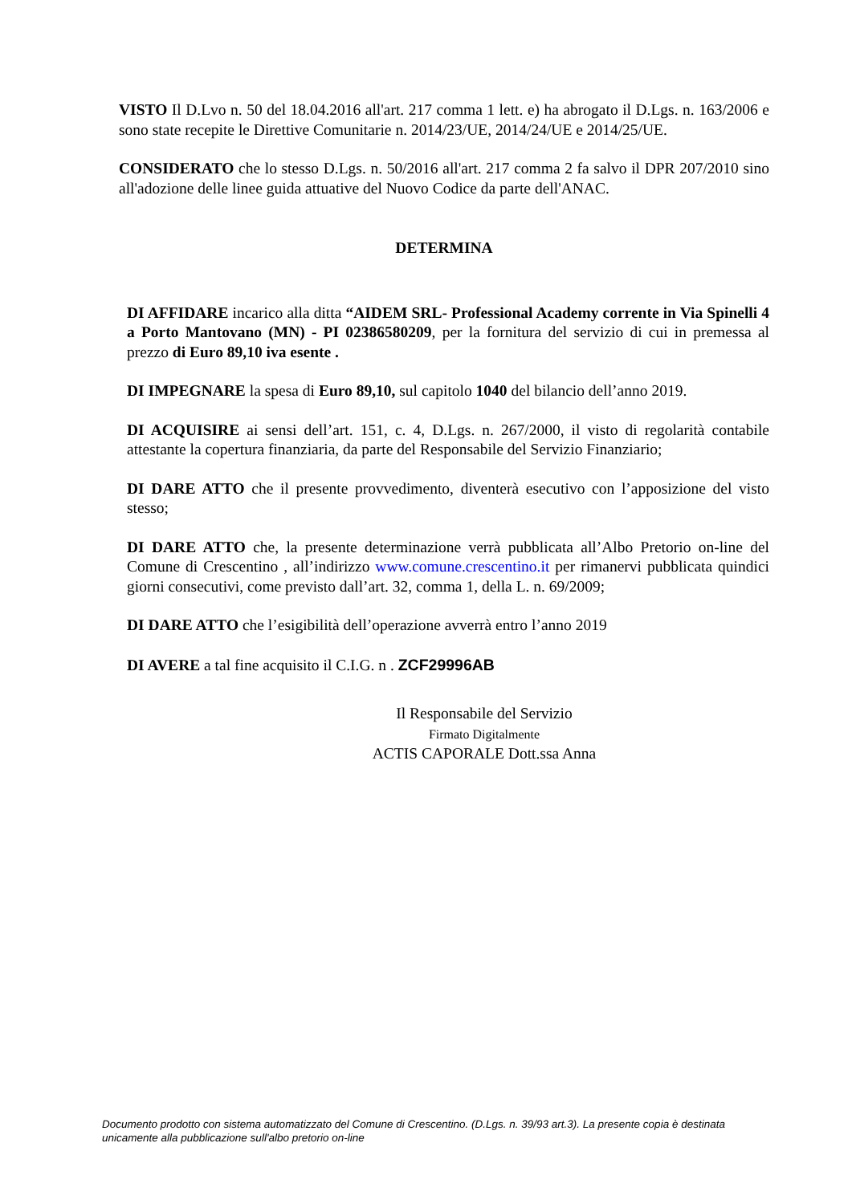VISTO Il D.Lvo n. 50 del 18.04.2016 all'art. 217 comma 1 lett. e) ha abrogato il D.Lgs. n. 163/2006 e sono state recepite le Direttive Comunitarie n. 2014/23/UE, 2014/24/UE e 2014/25/UE.
CONSIDERATO che lo stesso D.Lgs. n. 50/2016 all'art. 217 comma 2 fa salvo il DPR 207/2010 sino all'adozione delle linee guida attuative del Nuovo Codice da parte dell'ANAC.
DETERMINA
DI AFFIDARE incarico alla ditta “AIDEM SRL- Professional Academy corrente in Via Spinelli 4 a Porto Mantovano (MN) - PI 02386580209, per la fornitura del servizio di cui in premessa al prezzo di Euro 89,10 iva esente .
DI IMPEGNARE la spesa di Euro 89,10, sul capitolo 1040 del bilancio dell’anno 2019.
DI ACQUISIRE ai sensi dell’art. 151, c. 4, D.Lgs. n. 267/2000, il visto di regolarità contabile attestante la copertura finanziaria, da parte del Responsabile del Servizio Finanziario;
DI DARE ATTO che il presente provvedimento, diventerà esecutivo con l’apposizione del visto stesso;
DI DARE ATTO che, la presente determinazione verrà pubblicata all’Albo Pretorio on-line del Comune di Crescentino , all’indirizzo www.comune.crescentino.it per rimanervi pubblicata quindici giorni consecutivi, come previsto dall’art. 32, comma 1, della L. n. 69/2009;
DI DARE ATTO che l’esigibilità dell’operazione avverrà entro l’anno 2019
DI AVERE a tal fine acquisito il C.I.G. n . ZCF29996AB
Il Responsabile del Servizio
Firmato Digitalmente
ACTIS CAPORALE Dott.ssa Anna
Documento prodotto con sistema automatizzato del Comune di Crescentino. (D.Lgs. n. 39/93 art.3). La presente copia è destinata unicamente alla pubblicazione sull'albo pretorio on-line